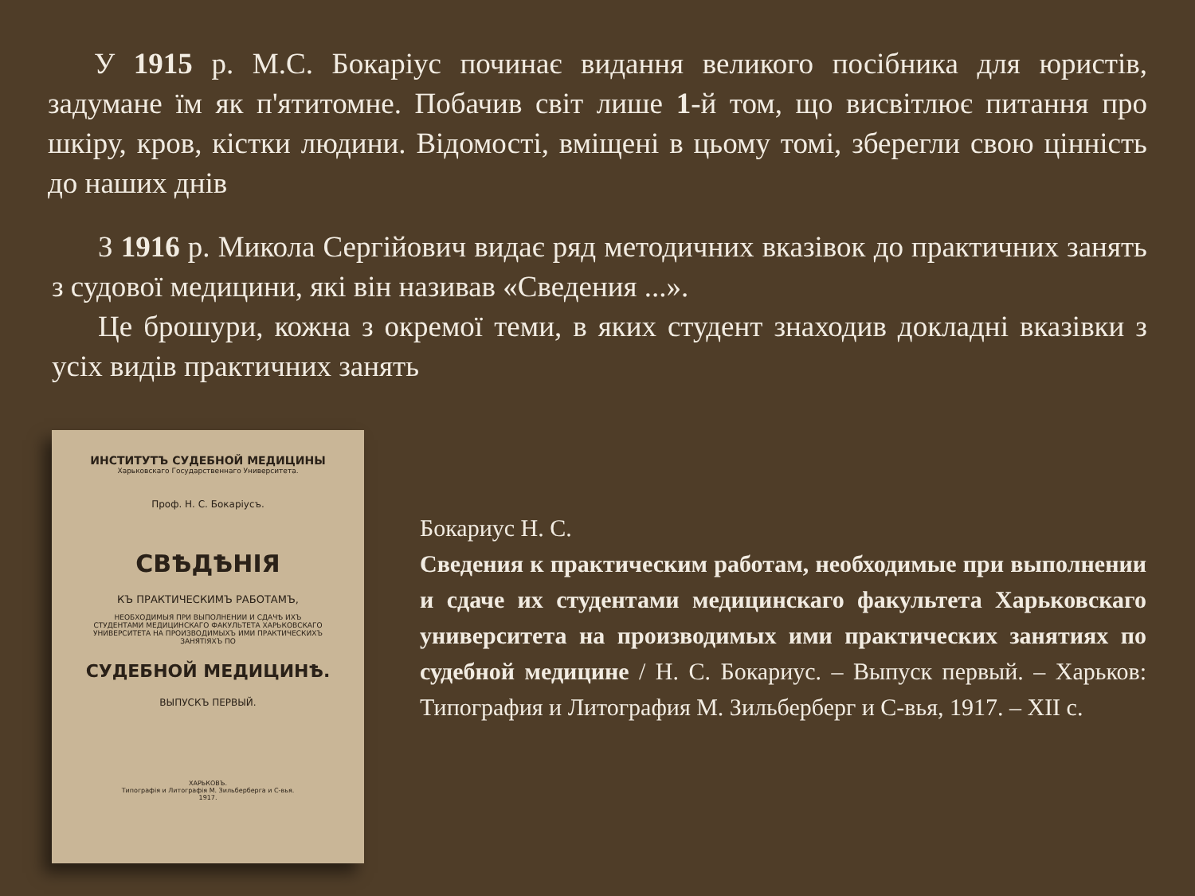У 1915 р. М.С. Бокаріус починає видання великого посібника для юристів, задумане їм як п'ятитомне. Побачив світ лише 1-й том, що висвітлює питання про шкіру, кров, кістки людини. Відомості, вміщені в цьому томі, зберегли свою цінність до наших днів
З 1916 р. Микола Сергійович видає ряд методичних вказівок до практичних занять з судової медицини, які він називав «Сведения ...».
Це брошури, кожна з окремої теми, в яких студент знаходив докладні вказівки з усіх видів практичних занять
ИНСТИТУТЪ СУДЕБНОЙ МЕДИЦИНЫ
Харьковскаго Государственнаго Университета.
Проф. Н. С. Бокаріусъ.
СВѢДѢНІЯ
КЪ ПРАКТИЧЕСКИМЪ РАБОТАМЪ,
НЕОБХОДИМЫЯ ПРИ ВЫПОЛНЕНИИ И СДАЧѢ ИХЪ СТУДЕНТАМИ МЕДИЦИНСКАГО ФАКУЛЬТЕТА ХАРЬКОВСКАГО УНИВЕРСИТЕТА НА ПРОИЗВОДИМЫХЪ ИМИ ПРАКТИЧЕСКИХЪ ЗАНЯТІЯХЪ ПО
СУДЕБНОЙ МЕДИЦИНѢ.
ВЫПУСКЪ ПЕРВЫЙ.
ХАРЬКОВЪ.
Типографія и Литографія М. Зильберберга и С-вья.
1917.
Бокариус Н. С.
Сведения к практическим работам, необходимые при выполнении и сдаче их студентами медицинскаго факультета Харьковскаго университета на производимых ими практических занятиях по судебной медицине / Н. С. Бокариус. – Выпуск первый. – Харьков: Типография и Литография М. Зильберберг и С-вья, 1917. – XII с.